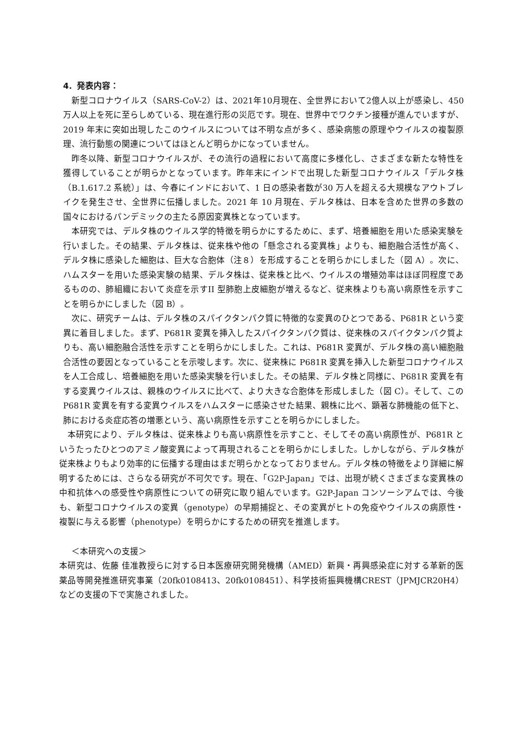4．発表内容：
新型コロナウイルス（SARS-CoV-2）は、2021年10月現在、全世界において2億人以上が感染し、450 万人以上を死に至らしめている、現在進行形の災厄です。現在、世界中でワクチン接種が進んでいますが、2019 年末に突如出現したこのウイルスについては不明な点が多く、感染病態の原理やウイルスの複製原理、流行動態の関連についてはほとんど明らかになっていません。
昨冬以降、新型コロナウイルスが、その流行の過程において高度に多様化し、さまざまな新たな特性を獲得していることが明らかとなっています。昨年末にインドで出現した新型コロナウイルス「デルタ株（B.1.617.2 系統）」は、今春にインドにおいて、1 日の感染者数が30 万人を超える大規模なアウトブレイクを発生させ、全世界に伝播しました。2021 年 10 月現在、デルタ株は、日本を含めた世界の多数の国々におけるパンデミックの主たる原因変異株となっています。
本研究では、デルタ株のウイルス学的特徴を明らかにするために、まず、培養細胞を用いた感染実験を行いました。その結果、デルタ株は、従来株や他の「懸念される変異株」よりも、細胞融合活性が高く、デルタ株に感染した細胞は、巨大な合胞体（注８）を形成することを明らかにしました（図 A）。次に、ハムスターを用いた感染実験の結果、デルタ株は、従来株と比べ、ウイルスの増殖効率はほぼ同程度であるものの、肺組織において炎症を示すII 型肺胞上皮細胞が増えるなど、従来株よりも高い病原性を示すことを明らかにしました（図 B）。
次に、研究チームは、デルタ株のスパイクタンパク質に特徴的な変異のひとつである、P681R という変異に着目しました。まず、P681R 変異を挿入したスパイクタンパク質は、従来株のスパイクタンパク質よりも、高い細胞融合活性を示すことを明らかにしました。これは、P681R 変異が、デルタ株の高い細胞融合活性の要因となっていることを示唆します。次に、従来株に P681R 変異を挿入した新型コロナウイルスを人工合成し、培養細胞を用いた感染実験を行いました。その結果、デルタ株と同様に、P681R 変異を有する変異ウイルスは、親株のウイルスに比べて、より大きな合胞体を形成しました（図 C）。そして、この P681R 変異を有する変異ウイルスをハムスターに感染させた結果、親株に比べ、顕著な肺機能の低下と、肺における炎症応答の増悪という、高い病原性を示すことを明らかにしました。
本研究により、デルタ株は、従来株よりも高い病原性を示すこと、そしてその高い病原性が、P681R というたったひとつのアミノ酸変異によって再現されることを明らかにしました。しかしながら、デルタ株が従来株よりもより効率的に伝播する理由はまだ明らかとなっておりません。デルタ株の特徴をより詳細に解明するためには、さらなる研究が不可欠です。現在、「G2P-Japan」では、出現が続くさまざまな変異株の中和抗体への感受性や病原性についての研究に取り組んでいます。G2P-Japan コンソーシアムでは、今後も、新型コロナウイルスの変異（genotype）の早期捕捉と、その変異がヒトの免疫やウイルスの病原性・複製に与える影響（phenotype）を明らかにするための研究を推進します。
＜本研究への支援＞
本研究は、佐藤 佳准教授らに対する日本医療研究開発機構（AMED）新興・再興感染症に対する革新的医薬品等開発推進研究事業（20fk0108413、20fk0108451）、科学技術振興機構CREST（JPMJCR20H4）などの支援の下で実施されました。